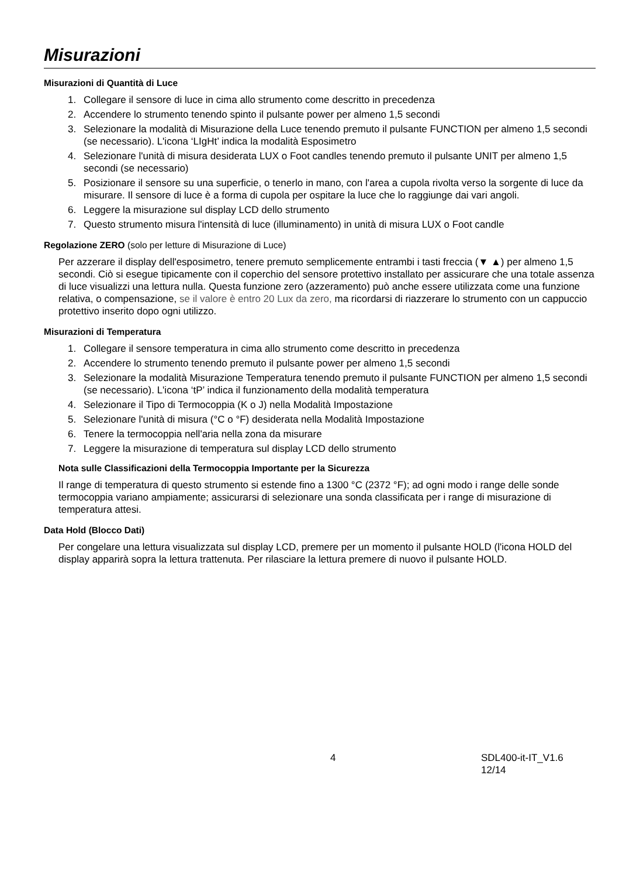Misurazioni
Misurazioni di Quantità di Luce
1. Collegare il sensore di luce in cima allo strumento come descritto in precedenza
2. Accendere lo strumento tenendo spinto il pulsante power per almeno 1,5 secondi
3. Selezionare la modalità di Misurazione della Luce tenendo premuto il pulsante FUNCTION per almeno 1,5 secondi (se necessario). L'icona ‘LIgHt’ indica la modalità Esposimetro
4. Selezionare l'unità di misura desiderata LUX o Foot candles tenendo premuto il pulsante UNIT per almeno 1,5 secondi (se necessario)
5. Posizionare il sensore su una superficie, o tenerlo in mano, con l'area a cupola rivolta verso la sorgente di luce da misurare. Il sensore di luce è a forma di cupola per ospitare la luce che lo raggiunge dai vari angoli.
6. Leggere la misurazione sul display LCD dello strumento
7. Questo strumento misura l'intensità di luce (illuminamento) in unità di misura LUX o Foot candle
Regolazione ZERO (solo per letture di Misurazione di Luce)
Per azzerare il display dell'esposimetro, tenere premuto semplicemente entrambi i tasti freccia (▼ ▲) per almeno 1,5 secondi. Ciò si esegue tipicamente con il coperchio del sensore protettivo installato per assicurare che una totale assenza di luce visualizzi una lettura nulla. Questa funzione zero (azzeramento) può anche essere utilizzata come una funzione relativa, o compensazione, se il valore è entro 20 Lux da zero, ma ricordarsi di riazzerare lo strumento con un cappuccio protettivo inserito dopo ogni utilizzo.
Misurazioni di Temperatura
1. Collegare il sensore temperatura in cima allo strumento come descritto in precedenza
2. Accendere lo strumento tenendo premuto il pulsante power per almeno 1,5 secondi
3. Selezionare la modalità Misurazione Temperatura tenendo premuto il pulsante FUNCTION per almeno 1,5 secondi (se necessario). L'icona ‘tP’ indica il funzionamento della modalità temperatura
4. Selezionare il Tipo di Termocoppia (K o J) nella Modalità Impostazione
5. Selezionare l'unità di misura (°C o °F) desiderata nella Modalità Impostazione
6. Tenere la termocoppia nell'aria nella zona da misurare
7. Leggere la misurazione di temperatura sul display LCD dello strumento
Nota sulle Classificazioni della Termocoppia Importante per la Sicurezza
Il range di temperatura di questo strumento si estende fino a 1300 °C (2372 °F); ad ogni modo i range delle sonde termocoppia variano ampiamente; assicurarsi di selezionare una sonda classificata per i range di misurazione di temperatura attesi.
Data Hold (Blocco Dati)
Per congelare una lettura visualizzata sul display LCD, premere per un momento il pulsante HOLD (l'icona HOLD del display apparirà sopra la lettura trattenuta. Per rilasciare la lettura premere di nuovo il pulsante HOLD.
4 SDL400-it-IT_V1.6 12/14